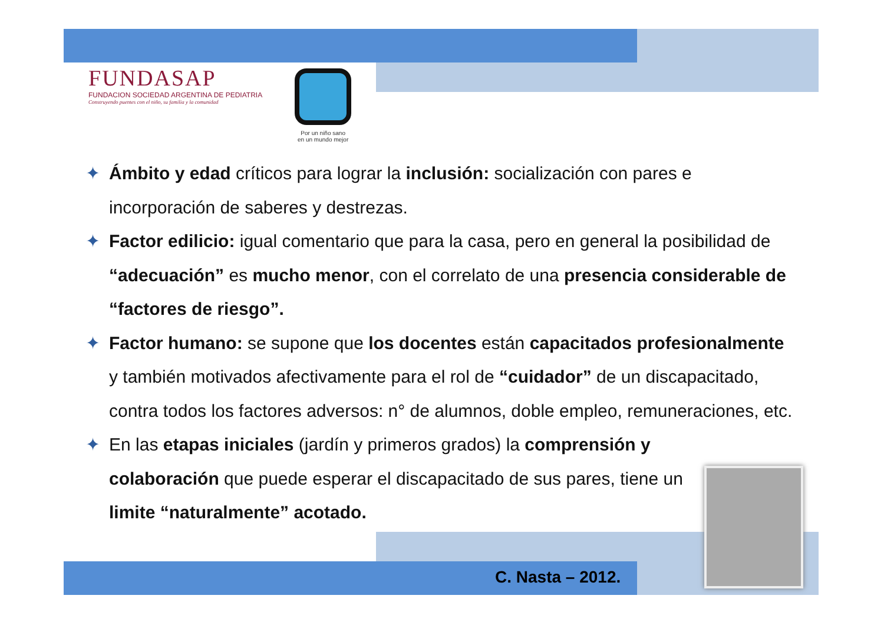FUNDASAP
FUNDACION SOCIEDAD ARGENTINA DE PEDIATRIA
Construyendo puentes con el niño, su familia y la comunidad
Por un niño sano
en un mundo mejor
✦ Ámbito y edad críticos para lograr la inclusión: socialización con pares e incorporación de saberes y destrezas.
✦ Factor edilicio: igual comentario que para la casa, pero en general la posibilidad de “adecuación” es mucho menor, con el correlato de una presencia considerable de “factores de riesgo”.
✦ Factor humano: se supone que los docentes están capacitados profesionalmente y también motivados afectivamente para el rol de “cuidador” de un discapacitado, contra todos los factores adversos: n° de alumnos, doble empleo, remuneraciones, etc.
✦ En las etapas iniciales (jardín y primeros grados) la comprensión y colaboración que puede esperar el discapacitado de sus pares, tiene un limite “naturalmente” acotado.
C. Nasta – 2012.